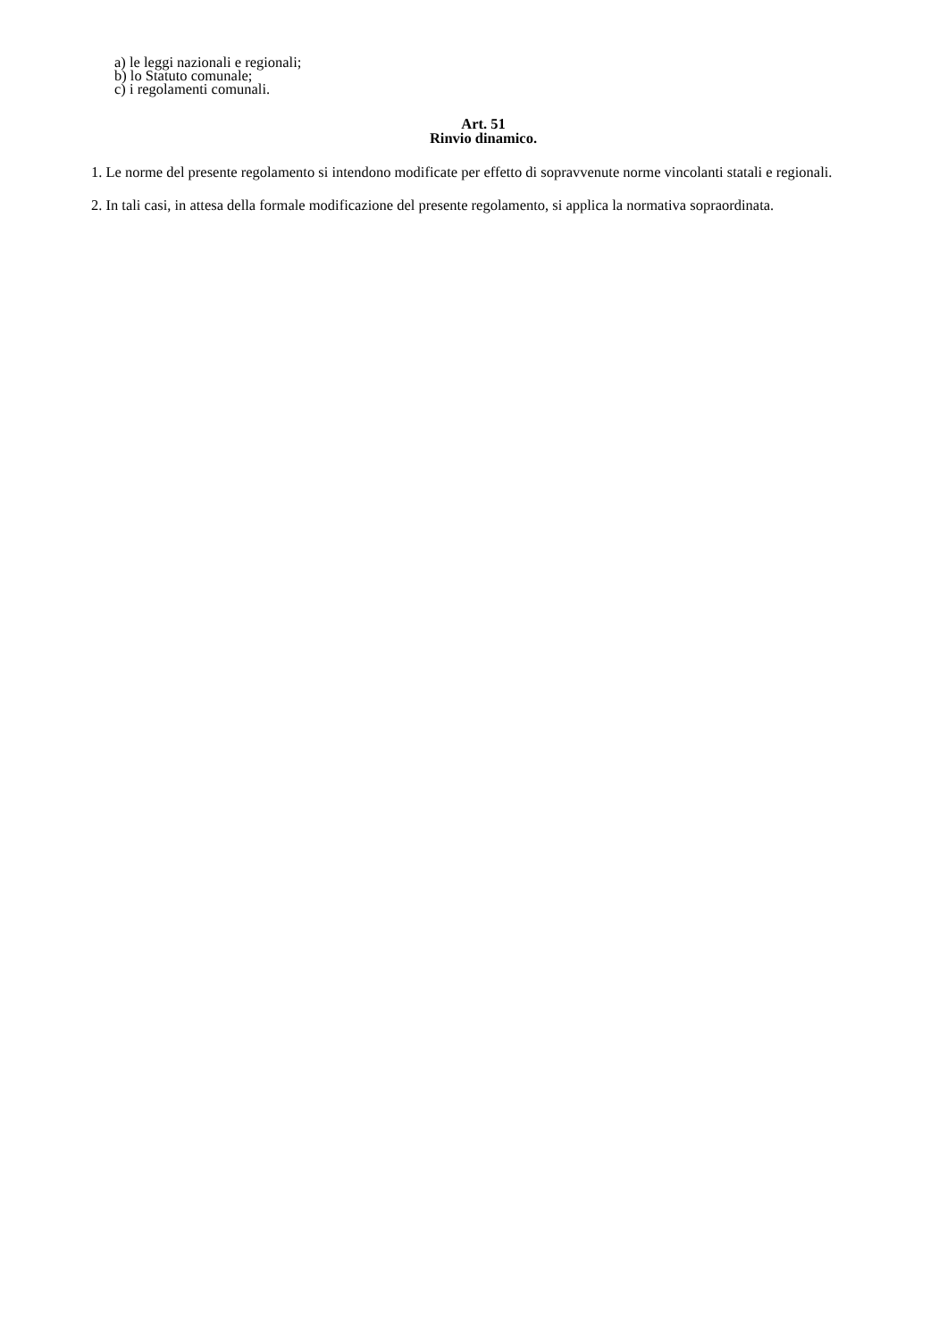a) le leggi nazionali e regionali;
b) lo Statuto comunale;
c) i regolamenti comunali.
Art. 51
Rinvio dinamico.
1. Le norme del presente regolamento si intendono modificate per effetto di sopravvenute norme vincolanti statali e regionali.
2. In tali casi, in attesa della formale modificazione del presente regolamento, si applica la normativa sopraordinata.